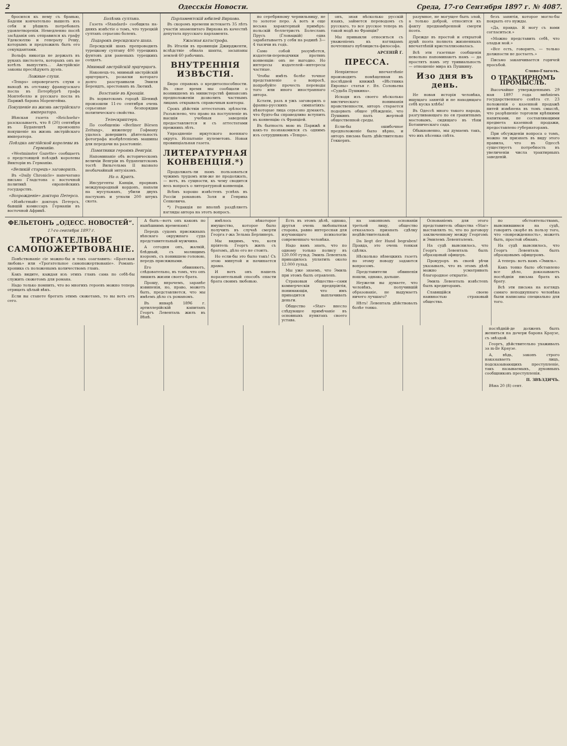2 Одесскія Новости. Среда, 17-го Сентября 1897 г. № 4087.
бросился къ нему съ бранью, Бадени кончательно вышелъ изъ себя и рѣшилъ потребовать удовлетворенія. Немедленно послѣ засѣданія онъ отправился къ графу Удексюллю и генералу Решу, которымъ и предложилъ быть его секундантами.
Вольфъ никогда не держалъ въ рукахъ пистолета, которыхъ онъ не хотѣлъ выпустить... Австрійскіе законы преслѣдуютъ дуэль.
Ложные слухи.
«Temps» опровергаетъ слухи о выходѣ въ отставку французскаго посла въ Петербургѣ графа Монтебелло и русскаго посла въ Парижѣ барона Моренгейма.
Покушеніе на жизнь австрійскаго императора.
Вѣнская газета «Reichsehr» разсказываетъ, что 8 (20) сентября въ Будапештѣ произошло покушеніе на жизнь австрійскаго императора.
Поѣздка англійской королевы въ Германію.
«Westminster Gazette» сообщаетъ о предстоящей поѣздкѣ королевы Викторіи въ Германію.
«Великій старецъ» заговорилъ.
Въ «Daily Chronicle» напечатано письмо Гладстона о восточной политикѣ европейскихъ государствъ.
«Возрожденіе» доктора Петерса.
«Извѣстный» докторъ Петерсъ, бывшій комиссаръ Германіи въ восточной Африкѣ.
Болѣзнь султана.
Газета «Standard» сообщила на-дняхъ извѣстіе о томъ, что турецкій султанъ серьезно боленъ.
Подарокъ персидскаго шаха.
Персидскій шахъ препроводилъ турецкому султану 400 турецкихъ фунтовъ для раненыхъ турецкихъ солдатъ.
Мнимый австрійскій эрцгерцогъ.
Наконецъ-то, мнимый австрійскій эрцгерцогъ, розыски котораго долго разстраивали Эмиля Берендтъ, арестованъ въ Лютихѣ.
Возстаніе въ Кроаціи.
Въ хорватскомъ городѣ Шеницѣ произошли 11-го сентября очень серьезные безпорядки политическаго свойства.
Телескриптеръ.
По сообщенію «Berliner Börsen Zeitung», инженеру Гофману удалось довершить дѣятельность фотографа изобрѣтеніемъ машины для передачи на разстояніе.
Памятники героямъ Венгріи.
Напоминаніе объ историческомъ величіи Венгріи въ будапештскомъ тостѣ Вильгельма II вызвало необычайный энтузіазмъ.
На о. Критъ.
Инсургенты Канціи, прорвавъ международный кордонъ, напали на мусульманъ, убили двухъ пастуховъ и угнали 200 штукъ скота.
Парламентскій юбилей Вирхова.
Въ скоромъ времени истекаетъ 35 лѣтъ участія знаменитаго Вирхова въ качествѣ депутата прусскаго парламента.
Ужасная катастрофа.
Въ Италіи въ провинціи Джирдженти, вслѣдствіе обвала шахты, засыпаны землей 60 рабочихъ.
ВНУТРЕННІЯ ИЗВѢСТІЯ.
Бюро справокъ о кредитоспособности. Въ свое время мы сообщали о возникшемъ въ министерствѣ финансовъ предположеніи дозволить частнымъ лицамъ открывать справочныя конторы.
Срокъ дѣйствія аттестатовъ зрѣлости. Разъяснено, что право на поступленіе въ высшія учебныя заведенія предоставляется и съ аттестатами прежнихъ лѣтъ.
Упраздненіе иркутского военнаго округа. Испытаніе пулеметовъ. Новая провинціальная газета.
ЛИТЕРАТУРНАЯ КОНВЕНЦІЯ.*)
Продолжать-ли намъ пользоваться чужимъ трудомъ или-же не продолжать, — вотъ, въ сущности, къ чему сводится весь вопросъ о литературной конвенціи.
Всѣмъ хорошо извѣстенъ успѣхъ въ Россіи романовъ Золя и Генриха Сенкевича.
*) Редакція не вполнѣ раздѣляетъ взгляды автора на этотъ вопросъ.
по серебряному чернильницу, не то золотое перо. А вотъ и еще весьма характерный примѣръ: польскій беллетристъ Болеславъ Прусъ (Гловацкій) едва зарабатываетъ у себя на родинѣ 3—4 тысячи въ годъ.
Само собой разумѣется, издатели-переводчики противъ конвенціи: онъ не выгодно. Но интересы издателей—интересы частные.
Чтобы имѣть болѣе точное представленіе о вопросѣ, попробуйте прочесть переводы того или иного иностраннаго автора.
Кстати, разъ я ужъ заговорилъ о франко-русскихъ симпатіяхъ: нѣкоторые лица серьезно думаютъ, что будто-бы справедливо вступить въ конвенцію съ Франціей.
Въ бытность мою въ Парижѣ я какъ-то познакомился съ однимъ изъ сотрудниковъ «Temps».
онъ, зная нѣсколько русскій языкъ, займется переводомъ съ русскаго, то все русское теперь въ такой модѣ во Франціи?
Мы привыкли относиться съ уваженіемъ къ взглядамъ почтеннаго публициста-философа.
АРСЕНІЙ Г.
ПРЕССА.
Непріятное впечатлѣніе производитъ помѣщенная въ послѣдней книжкѣ «Вѣстника Европы» статья г. Вл. Соловьева «Судьба Пушкина».
Исходя изъ своего нѣсколько мистическаго пониманія нравственности, авторъ старается подорвать общее убѣжденіе, что Пушкинъ палъ жертвой общественной среды.
Если-бы ошибочное предположеніе было вѣрно, и авторъ письма былъ дѣйствительно Геккернъ.
разумное, не могущее быть злой, а только доброй, относится къ факту преднамѣренной смерти поэта.
Прежде въ простой и открытой душѣ поэта полнота жизненныхъ впечатлѣній кристаллизовалась.
Всѣ эти газетные сообщенія невольно напоминаютъ намъ — да простятъ намъ эту тривиальность — отношеніе мира къ Пушкину.
Изо дня въ день.
Не новая исторія человѣка, ищущаго занятій и не находящаго себѣ куска хлѣба!
Въ Одессѣ много такого народа, разгуливающаго по ея гранитнымъ мостовымъ, сидящаго въ тѣни Ботаническаго сада.
Обыкновенно, мы думаемъ такъ, что ихъ пѣсенка спѣта.
безъ занятія, которое могло-бы покрыть его нужды.
«Да, правда. Я могу съ вами согласиться.»
«Можно представить себѣ, что оладьи мой.»
«Все есть, говоритъ, — только должности не достаетъ.»
Письмо заканчивается горячей просьбой.
Слово-Глаголъ.
О ТРАКТИРНОМЪ ПРОМЫСЛѢ.
Высочайше утвержденнымъ 29 мая 1897 года мнѣніемъ государственнаго совѣта ст. 23 положенія о казенной продажѣ питей измѣнена въ томъ смыслѣ, что разрѣшеніе торговли крѣпкими напитками, не составляющими предмета казенной продажи, предоставлено губернаторамъ.
При обсужденіи вопроса о томъ, можно ли признать въ виду этого правила, что въ Одессѣ существуетъ потребность въ увеличеніи числа трактирныхъ заведеній.
ФЕЛЬЕТОНЪ „ОДЕСС. НОВОСТЕЙ“.
17-го сентября 1897 г.
ТРОГАТЕЛЬНОЕ САМОПОЖЕРТВОВАНІЕ.
Повѣствованіе сіе можно-бы и такъ озаглавить: «Братская любовь» или «Трогательное самопожертвованіе». Романъ-хроника съ положенымъ количествомъ главъ.
Какъ видите, каждая изъ этихъ главъ сама по себѣ-бы служить сюжетомъ для романа.
Надо только помнить, что во многихъ героевъ можно теперь отрицать цѣлый вѣкъ.
Если вы станете брегать этимъ сюжетамъ, то вы вотъ отъ сего.
А быть—вотъ онъ каковъ по нынѣшнимъ временамъ!
Передъ судомъ присяжныхъ вѣнскаго окружнаго суда представительный мужчина.
А сегодня онъ, жалкій, блѣдный, съ молящимъ взоромъ, съ поникшею головою, передъ присяжными.
Его обвиняютъ, слѣдовательно, въ томъ, что онъ лишилъ жизни своего брата.
Прошу, впрочемъ, заранѣе извиненія, но, право, можетъ быть, представляется, что мы имѣемъ дѣло съ романомъ.
Въ январѣ 1896 г. артиллерійскій капитанъ Георгъ Левенталь жилъ въ Вѣнѣ.
имѣлось нѣкоторое имущество, которое было получить въ случаѣ смерти Георга г-жа Зельма Берлинеръ.
Мы видимъ, что, котя пріятель Георгъ жилъ съ братомъ, дѣло его не стоитъ.
Но если-бы это было такъ! Съ этою минутой и начинается драма.
И вотъ онъ нашелъ поразительный способъ спасти брата своимъ любовью.
Есть въ этомъ дѣлѣ, однако, другая очень любопытная сторона, равно интересная для изучающаго психологію современнаго человѣка.
Надо вамъ знать, что по одному только полису въ 120.000 гульд. Эмиль Левенталь приходилось уплатить около 12.000 гульд.
Мы уже знаемъ, что Эмиль при этомъ былъ отравленъ.
Страховыя общества—сами коммерческія предпріятія, понимающія, что имъ приходится выплачивать деньги.
Общество «Star» внесло слѣдующее примѣчаніе въ основныхъ пунктахъ своего устава.
на законномъ основаніи третьей лицу, общество отказалось признать сдѣлку недѣйствительной.
Da liegt der Hund begraben! Правда, это очень тонкая сдѣлка.
Нѣсколько нѣмецкихъ газетъ по этому поводу задаются вопросомъ.
Представители обвиненія пошли, однако, дальше.
Неужели вы думаете, что человѣкъ, получившій образованіе, не выдумаетъ ничего лучшаго?
Нѣтъ! Левенталь дѣйствовалъ болѣе тонко.
Основаніемъ для этого представитель общества «Star» выставлялъ то, что по договору заключенному между Георгомъ и Эмилемъ Левенталемъ.
На судѣ выяснилось, что Георгъ Левенталь былъ образцовый офицеръ.
Прокуроръ въ своей рѣчи указывалъ, что въ этомъ дѣлѣ можно усматривать благородное открытіе.
Эмиль Левенталь извѣстенъ былъ кредиторамъ.
Славящійся своею наивностью страховый общества.
по обстоятельствамъ, выяснившимся на судѣ, говорятъ скорѣе въ пользу того, что «поврежденность», можетъ быть, простой обманъ.
На судѣ выяснилось, что Георгъ Левенталь былъ образцовымъ офицеромъ.
А теперь: вотъ вамъ «Эмиль».
Какъ тонко было обставлено все дѣло, доказываютъ послѣднія письма брата къ брату.
Всѣ эти письма на взглядъ самаго неподкупнаго человѣка были написаны специально для того.
послѣдній-де долженъ былъ жениться на дочери барона Краузе, съ звѣздой.
Георгъ, дѣйствительно ухаживалъ за m-lle Краузе.
А, вѣдь, законъ строго наказываетъ лицъ, подсказывающихъ преступленіе, такъ называемыхъ, духовныхъ сообщниковъ преступленія.
П. ЗВѢЗДИЧЪ.
Вѣна 20 (8) сент.